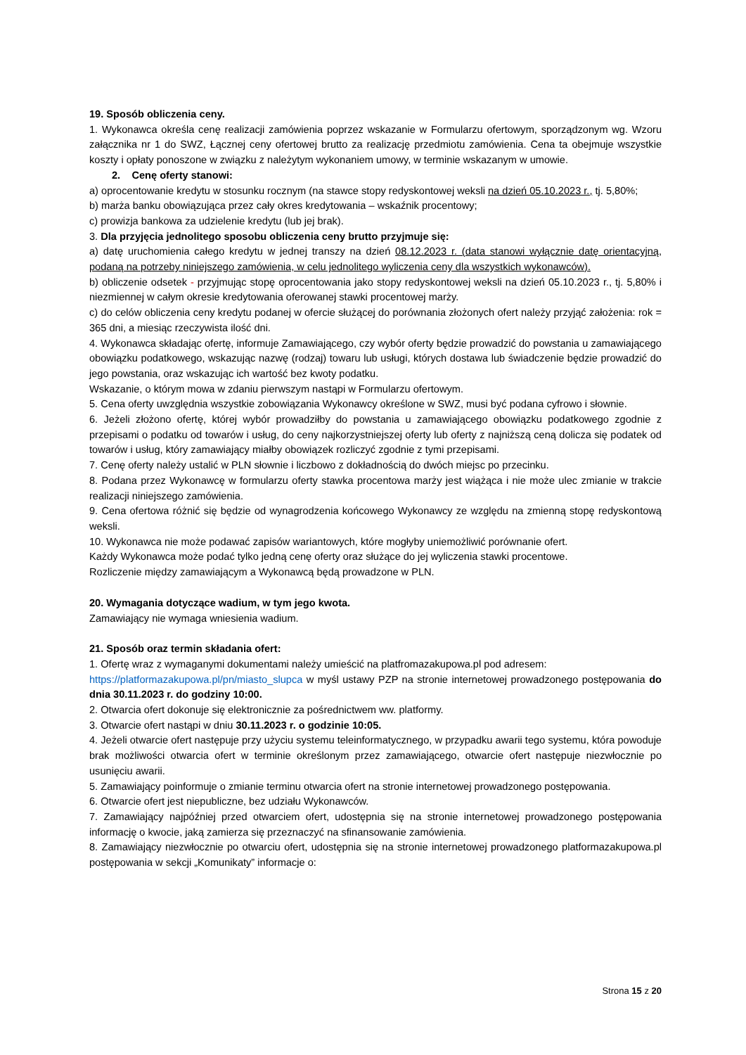19. Sposób obliczenia ceny.
1. Wykonawca określa cenę realizacji zamówienia poprzez wskazanie w Formularzu ofertowym, sporządzonym wg. Wzoru załącznika nr 1 do SWZ, Łącznej ceny ofertowej brutto za realizację przedmiotu zamówienia. Cena ta obejmuje wszystkie koszty i opłaty ponoszone w związku z należytym wykonaniem umowy, w terminie wskazanym w umowie.
2. Cenę oferty stanowi:
a) oprocentowanie kredytu w stosunku rocznym (na stawce stopy redyskontowej weksli na dzień 05.10.2023 r., tj. 5,80%;
b) marża banku obowiązująca przez cały okres kredytowania – wskaźnik procentowy;
c) prowizja bankowa za udzielenie kredytu (lub jej brak).
3. Dla przyjęcia jednolitego sposobu obliczenia ceny brutto przyjmuje się:
a) datę uruchomienia całego kredytu w jednej transzy na dzień 08.12.2023 r. (data stanowi wyłącznie datę orientacyjną, podaną na potrzeby niniejszego zamówienia, w celu jednolitego wyliczenia ceny dla wszystkich wykonawców).
b) obliczenie odsetek - przyjmując stopę oprocentowania jako stopy redyskontowej weksli na dzień 05.10.2023 r., tj. 5,80% i niezmiennej w całym okresie kredytowania oferowanej stawki procentowej marży.
c) do celów obliczenia ceny kredytu podanej w ofercie służącej do porównania złożonych ofert należy przyjąć założenia: rok = 365 dni, a miesiąc rzeczywista ilość dni.
4. Wykonawca składając ofertę, informuje Zamawiającego, czy wybór oferty będzie prowadzić do powstania u zamawiającego obowiązku podatkowego, wskazując nazwę (rodzaj) towaru lub usługi, których dostawa lub świadczenie będzie prowadzić do jego powstania, oraz wskazując ich wartość bez kwoty podatku.
Wskazanie, o którym mowa w zdaniu pierwszym nastąpi w Formularzu ofertowym.
5. Cena oferty uwzględnia wszystkie zobowiązania Wykonawcy określone w SWZ, musi być podana cyfrowo i słownie.
6. Jeżeli złożono ofertę, której wybór prowadziłby do powstania u zamawiającego obowiązku podatkowego zgodnie z przepisami o podatku od towarów i usług, do ceny najkorzystniejszej oferty lub oferty z najniższą ceną dolicza się podatek od towarów i usług, który zamawiający miałby obowiązek rozliczyć zgodnie z tymi przepisami.
7. Cenę oferty należy ustalić w PLN słownie i liczbowo z dokładnością do dwóch miejsc po przecinku.
8. Podana przez Wykonawcę w formularzu oferty stawka procentowa marży jest wiążąca i nie może ulec zmianie w trakcie realizacji niniejszego zamówienia.
9. Cena ofertowa różnić się będzie od wynagrodzenia końcowego Wykonawcy ze względu na zmienną stopę redyskontową weksli.
10. Wykonawca nie może podawać zapisów wariantowych, które mogłyby uniemożliwić porównanie ofert.
Każdy Wykonawca może podać tylko jedną cenę oferty oraz służące do jej wyliczenia stawki procentowe.
Rozliczenie między zamawiającym a Wykonawcą będą prowadzone w PLN.
20. Wymagania dotyczące wadium, w tym jego kwota.
Zamawiający nie wymaga wniesienia wadium.
21. Sposób oraz termin składania ofert:
1. Ofertę wraz z wymaganymi dokumentami należy umieścić na platfromazakupowa.pl pod adresem:
https://platformazakupowa.pl/pn/miasto_slupca w myśl ustawy PZP na stronie internetowej prowadzonego postępowania do dnia 30.11.2023 r. do godziny 10:00.
2. Otwarcia ofert dokonuje się elektronicznie za pośrednictwem ww. platformy.
3. Otwarcie ofert nastąpi w dniu 30.11.2023 r. o godzinie 10:05.
4. Jeżeli otwarcie ofert następuje przy użyciu systemu teleinformatycznego, w przypadku awarii tego systemu, która powoduje brak możliwości otwarcia ofert w terminie określonym przez zamawiającego, otwarcie ofert następuje niezwłocznie po usunięciu awarii.
5. Zamawiający poinformuje o zmianie terminu otwarcia ofert na stronie internetowej prowadzonego postępowania.
6. Otwarcie ofert jest niepubliczne, bez udziału Wykonawców.
7. Zamawiający najpóźniej przed otwarciem ofert, udostępnia się na stronie internetowej prowadzonego postępowania informację o kwocie, jaką zamierza się przeznaczyć na sfinansowanie zamówienia.
8. Zamawiający niezwłocznie po otwarciu ofert, udostępnia się na stronie internetowej prowadzonego platformazakupowa.pl postępowania w sekcji „Komunikaty” informacje o:
Strona 15 z 20